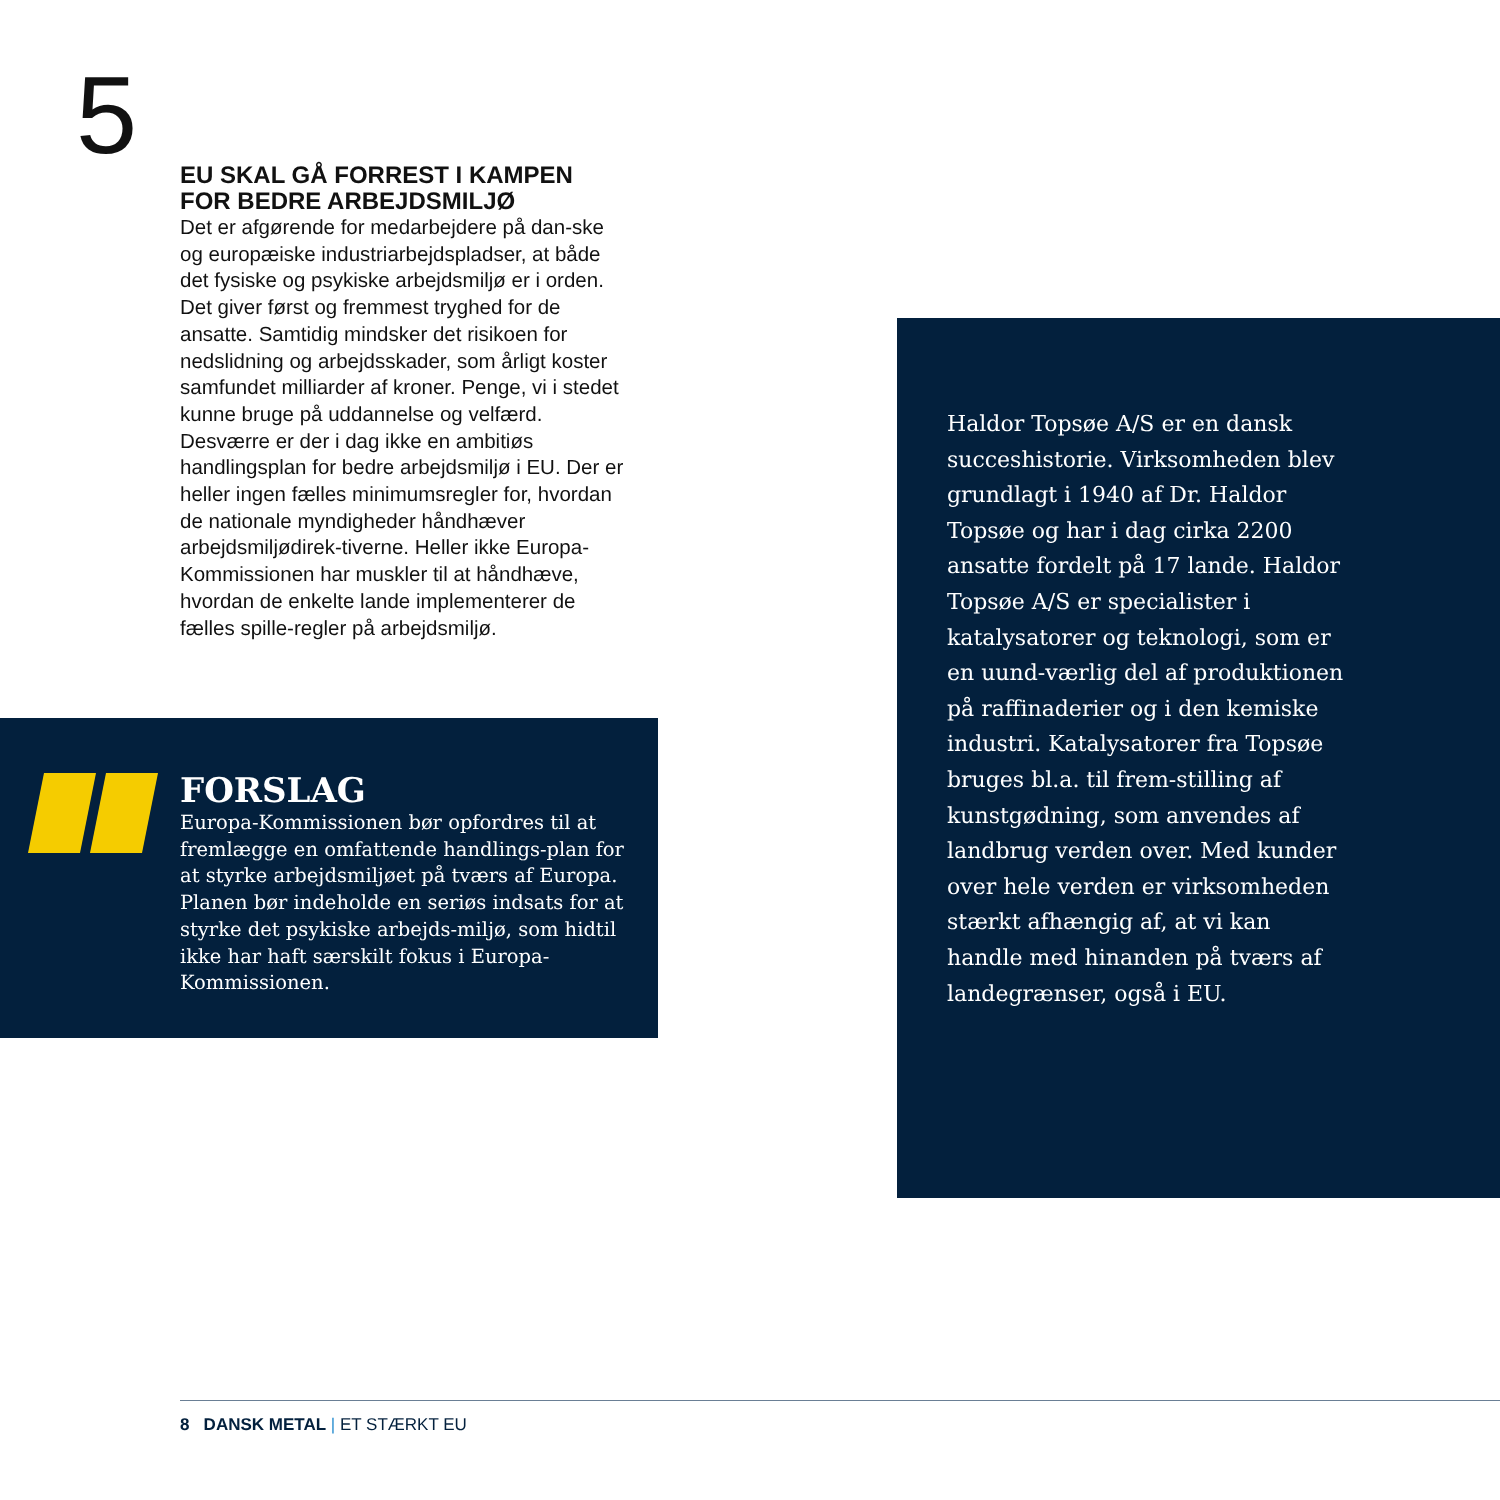5
EU SKAL GÅ FORREST I KAMPEN FOR BEDRE ARBEJDSMILJØ
Det er afgørende for medarbejdere på dan-ske og europæiske industriarbejdspladser, at både det fysiske og psykiske arbejdsmiljø er i orden. Det giver først og fremmest tryghed for de ansatte. Samtidig mindsker det risikoen for nedslidning og arbejdsskader, som årligt koster samfundet milliarder af kroner. Penge, vi i stedet kunne bruge på uddannelse og velfærd. Desværre er der i dag ikke en ambitiøs handlingsplan for bedre arbejdsmiljø i EU. Der er heller ingen fælles minimumsregler for, hvordan de nationale myndigheder håndhæver arbejdsmiljødirek-tiverne. Heller ikke Europa-Kommissionen har muskler til at håndhæve, hvordan de enkelte lande implementerer de fælles spille-regler på arbejdsmiljø.
FORSLAG
Europa-Kommissionen bør opfordres til at fremlægge en omfattende handlings-plan for at styrke arbejdsmiljøet på tværs af Europa. Planen bør indeholde en seriøs indsats for at styrke det psykiske arbejds-miljø, som hidtil ikke har haft særskilt fokus i Europa-Kommissionen.
Haldor Topsøe A/S er en dansk succeshistorie. Virksomheden blev grundlagt i 1940 af Dr. Haldor Topsøe og har i dag cirka 2200 ansatte fordelt på 17 lande. Haldor Topsøe A/S er specialister i katalysatorer og teknologi, som er en uund-værlig del af produktionen på raffinaderier og i den kemiske industri. Katalysatorer fra Topsøe bruges bl.a. til frem-stilling af kunstgødning, som anvendes af landbrug verden over. Med kunder over hele verden er virksomheden stærkt afhængig af, at vi kan handle med hinanden på tværs af landegrænser, også i EU.
8 DANSK METAL | ET STÆRKT EU